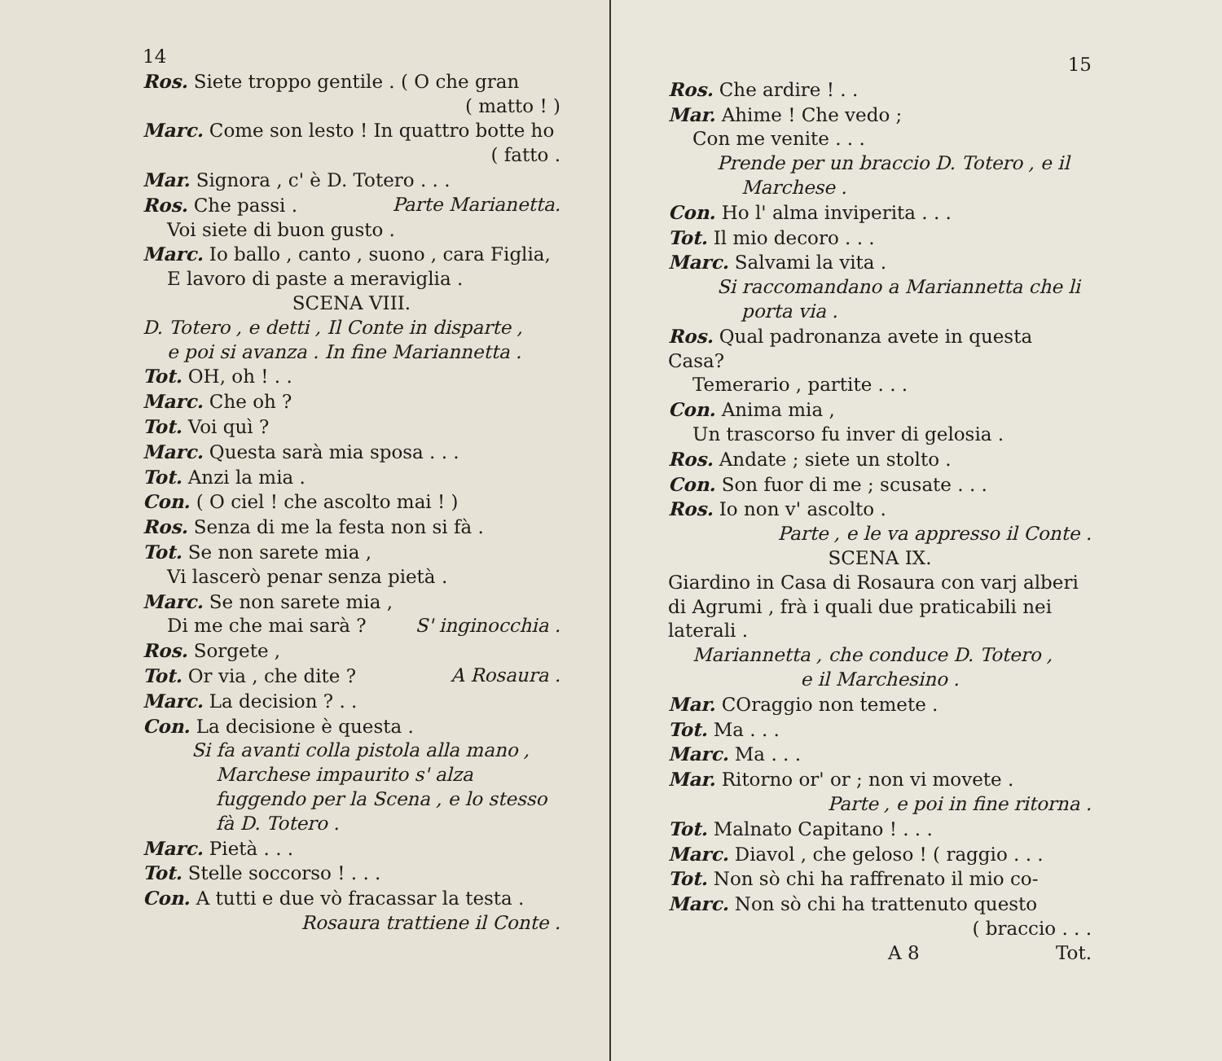14
Ros. Siete troppo gentile . ( O che gran
( matto ! )
Marc. Come son lesto ! In quattro botte ho
( fatto .
Mar. Signora , c' è D. Totero . . .
Ros. Che passi . Parte Marianetta.
Voi siete di buon gusto .
Marc. Io ballo , canto , suono , cara Figlia,
E lavoro di paste a meraviglia .
SCENA VIII.
D. Totero , e detti , Il Conte in disparte ,
e poi si avanza . In fine Mariannetta .
Tot. OH, oh ! . .
Marc. Che oh ?
Tot. Voi quì ?
Marc. Questa sarà mia sposa . . .
Tot. Anzi la mia .
Con. ( O ciel ! che ascolto mai ! )
Ros. Senza di me la festa non si fà .
Tot. Se non sarete mia ,
Vi lascerò penar senza pietà .
Marc. Se non sarete mia ,
Di me che mai sarà ? S' inginocchia .
Ros. Sorgete ,
Tot. Or via , che dite ? A Rosaura .
Marc. La decision ? . .
Con. La decisione è questa .
Si fa avanti colla pistola alla mano ,
Marchese impaurito s' alza fuggendo per la Scena , e lo stesso fà D. Totero .
Marc. Pietà . . .
Tot. Stelle soccorso ! . . .
Con. A tutti e due vò fracassar la testa .
Rosaura trattiene il Conte .
15
Ros. Che ardire ! . .
Mar. Ahime ! Che vedo ;
Con me venite . . .
Prende per un braccio D. Totero , e il
Marchese .
Con. Ho l' alma inviperita . . .
Tot. Il mio decoro . . .
Marc. Salvami la vita .
Si raccomandano a Mariannetta che li
porta via .
Ros. Qual padronanza avete in questa Casa?
Temerario , partite . . .
Con. Anima mia ,
Un trascorso fu inver di gelosia .
Ros. Andate ; siete un stolto .
Con. Son fuor di me ; scusate . . .
Ros. Io non v' ascolto .
Parte , e le va appresso il Conte .
SCENA IX.
Giardino in Casa di Rosaura con varj alberi di Agrumi , frà i quali due praticabili nei laterali .
Mariannetta , che conduce D. Totero ,
e il Marchesino .
Mar. COraggio non temete .
Tot. Ma . . .
Marc. Ma . . .
Mar. Ritorno or' or ; non vi movete .
Parte , e poi in fine ritorna .
Tot. Malnato Capitano ! . . .
Marc. Diavol , che geloso ! ( raggio . . .
Tot. Non sò chi ha raffrenato il mio co-
Marc. Non sò chi ha trattenuto questo
( braccio . . .
A 8 Tot.